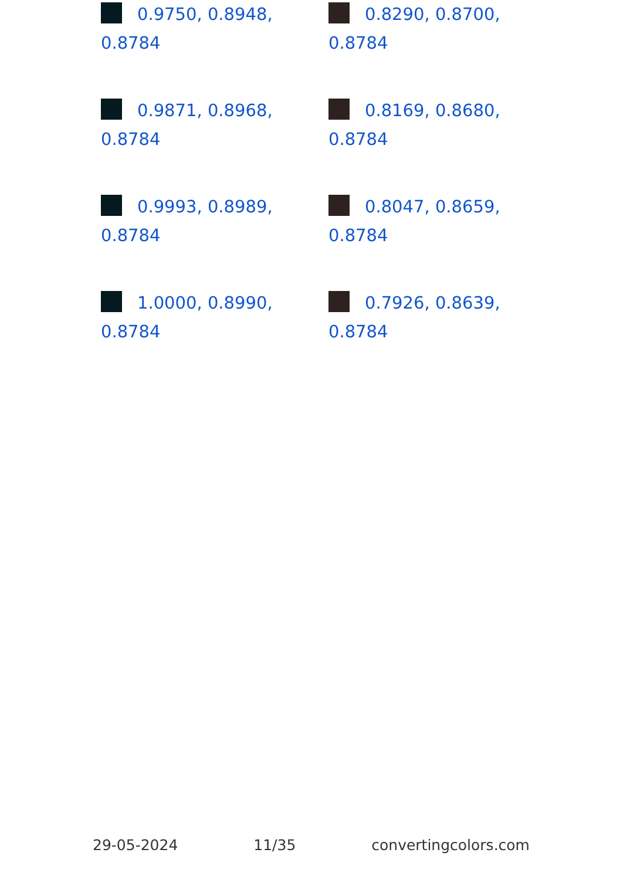0.9750, 0.8948, 0.8784
0.8290, 0.8700, 0.8784
0.9871, 0.8968, 0.8784
0.8169, 0.8680, 0.8784
0.9993, 0.8989, 0.8784
0.8047, 0.8659, 0.8784
1.0000, 0.8990, 0.8784
0.7926, 0.8639, 0.8784
29-05-2024 11/35 convertingcolors.com